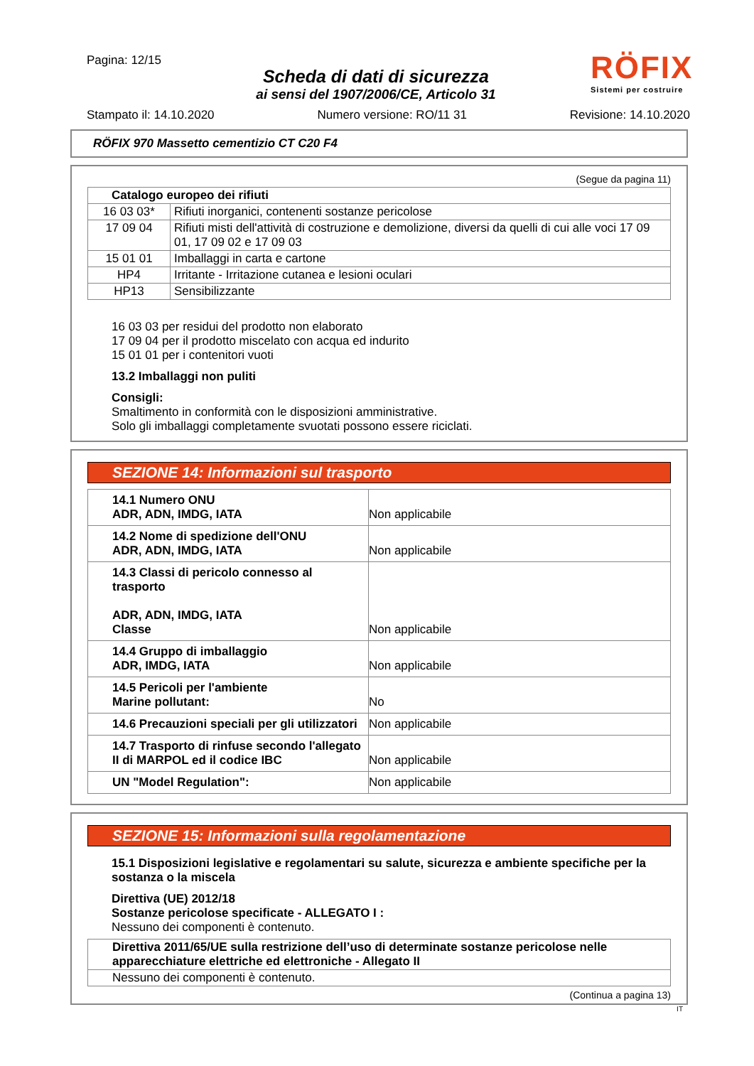Pagina: 12/15
Scheda di dati di sicurezza
ai sensi del 1907/2006/CE, Articolo 31
RÖFIX
Sistemi per costruire
Stampato il: 14.10.2020 Numero versione: RO/11 31 Revisione: 14.10.2020
RÖFIX 970 Massetto cementizio CT C20 F4
(Segue da pagina 11)
| Catalogo europeo dei rifiuti | |
| --- | --- |
| 16 03 03* | Rifiuti inorganici, contenenti sostanze pericolose |
| 17 09 04 | Rifiuti misti dell'attività di costruzione e demolizione, diversi da quelli di cui alle voci 17 09 01, 17 09 02 e 17 09 03 |
| 15 01 01 | Imballaggi in carta e cartone |
| HP4 | Irritante - Irritazione cutanea e lesioni oculari |
| HP13 | Sensibilizzante |
16 03 03 per residui del prodotto non elaborato
17 09 04 per il prodotto miscelato con acqua ed indurito
15 01 01 per i contenitori vuoti
13.2 Imballaggi non puliti
Consigli:
Smaltimento in conformità con le disposizioni amministrative.
Solo gli imballaggi completamente svuotati possono essere riciclati.
SEZIONE 14: Informazioni sul trasporto
| 14.1 Numero ONU ADR, ADN, IMDG, IATA | Non applicabile |
| 14.2 Nome di spedizione dell'ONU ADR, ADN, IMDG, IATA | Non applicabile |
| 14.3 Classi di pericolo connesso al trasporto ADR, ADN, IMDG, IATA Classe | Non applicabile |
| 14.4 Gruppo di imballaggio ADR, IMDG, IATA | Non applicabile |
| 14.5 Pericoli per l'ambiente Marine pollutant: | No |
| 14.6 Precauzioni speciali per gli utilizzatori | Non applicabile |
| 14.7 Trasporto di rinfuse secondo l'allegato II di MARPOL ed il codice IBC | Non applicabile |
| UN "Model Regulation": | Non applicabile |
SEZIONE 15: Informazioni sulla regolamentazione
15.1 Disposizioni legislative e regolamentari su salute, sicurezza e ambiente specifiche per la sostanza o la miscela
Direttiva (UE) 2012/18
Sostanze pericolose specificate - ALLEGATO I :
Nessuno dei componenti è contenuto.
| Direttiva 2011/65/UE sulla restrizione dell’uso di determinate sostanze pericolose nelle apparecchiature elettriche ed elettroniche - Allegato II |
| Nessuno dei componenti è contenuto. |
(Continua a pagina 13)
IT